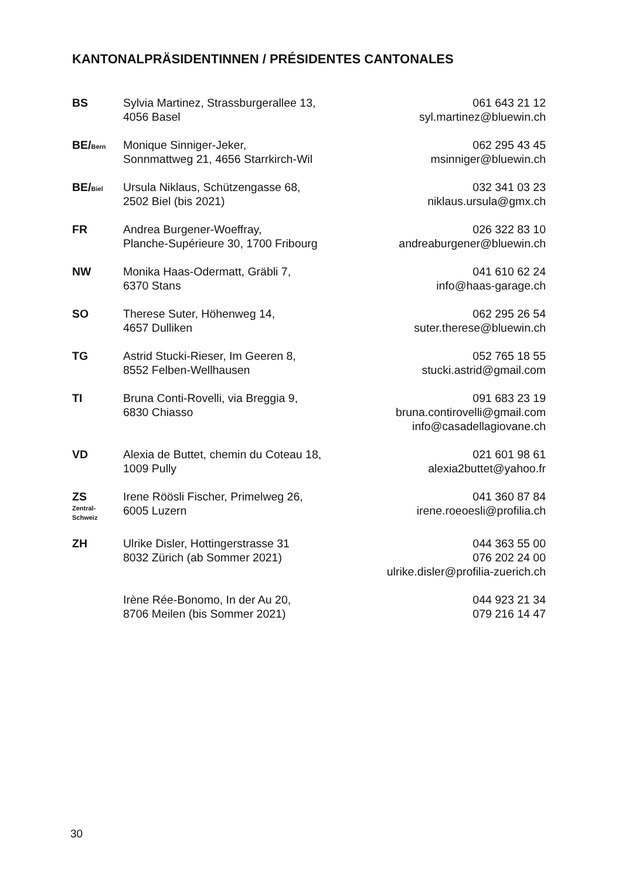KANTONALPRÄSIDENTINNEN / PRÉSIDENTES CANTONALES
| BS | Sylvia Martinez, Strassburgerallee 13, 4056 Basel | 061 643 21 12 syl.martinez@bluewin.ch |
| BE/ Bern | Monique Sinniger-Jeker, Sonnmattweg 21, 4656 Starrkirch-Wil | 062 295 43 45 msinniger@bluewin.ch |
| BE/ Biel | Ursula Niklaus, Schützengasse 68, 2502 Biel (bis 2021) | 032 341 03 23 niklaus.ursula@gmx.ch |
| FR | Andrea Burgener-Woeffray, Planche-Supérieure 30, 1700 Fribourg | 026 322 83 10 andreaburgener@bluewin.ch |
| NW | Monika Haas-Odermatt, Gräbli 7, 6370 Stans | 041 610 62 24 info@haas-garage.ch |
| SO | Therese Suter, Höhenweg 14, 4657 Dulliken | 062 295 26 54 suter.therese@bluewin.ch |
| TG | Astrid Stucki-Rieser, Im Geeren 8, 8552 Felben-Wellhausen | 052 765 18 55 stucki.astrid@gmail.com |
| TI | Bruna Conti-Rovelli, via Breggia 9, 6830 Chiasso | 091 683 23 19 bruna.contirovelli@gmail.com info@casadellagiovane.ch |
| VD | Alexia de Buttet, chemin du Coteau 18, 1009 Pully | 021 601 98 61 alexia2buttet@yahoo.fr |
| ZS Zentral- Schweiz | Irene Röösli Fischer, Primelweg 26, 6005 Luzern | 041 360 87 84 irene.roeoesli@profilia.ch |
| ZH | Ulrike Disler, Hottingerstrasse 31 8032 Zürich (ab Sommer 2021) | 044 363 55 00 076 202 24 00 ulrike.disler@profilia-zuerich.ch |
| | Irène Rée-Bonomo, In der Au 20, 8706 Meilen (bis Sommer 2021) | 044 923 21 34 079 216 14 47 |
30